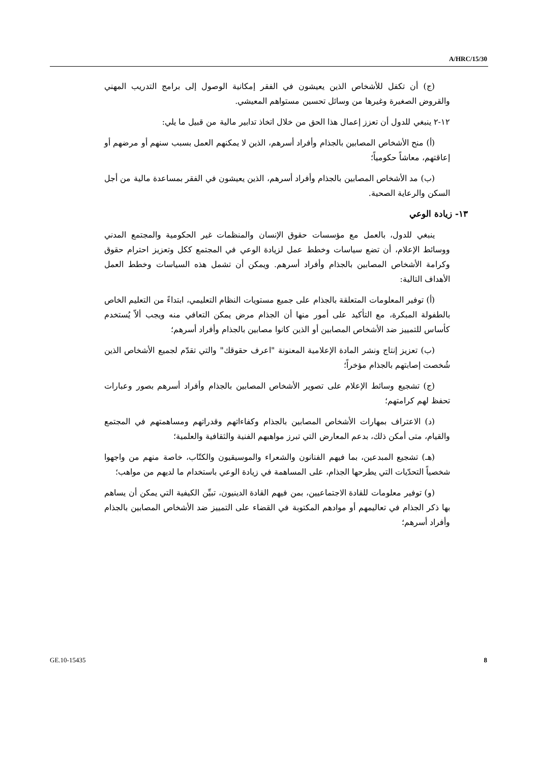A/HRC/15/30
(ج) أن تكفل للأشخاص الذين يعيشون في الفقر إمكانية الوصول إلى برامج التدريب المهني والقروض الصغيرة وغيرها من وسائل تحسين مستواهم المعيشي.
١٢-٢ ينبغي للدول أن تعزز إعمال هذا الحق من خلال اتخاذ تدابير مالية من قبيل ما يلي:
(أ) منح الأشخاص المصابين بالجذام وأفراد أسرهم، الذين لا يمكنهم العمل بسبب سنهم أو مرضهم أو إعاقتهم، معاشاً حكومياً؛
(ب) مد الأشخاص المصابين بالجذام وأفراد أسرهم، الذين يعيشون في الفقر بمساعدة مالية من أجل السكن والرعاية الصحية.
١٣- زيادة الوعي
ينبغي للدول، بالعمل مع مؤسسات حقوق الإنسان والمنظمات غير الحكومية والمجتمع المدني ووسائط الإعلام، أن تضع سياسات وخطط عمل لزيادة الوعي في المجتمع ككل وتعزيز احترام حقوق وكرامة الأشخاص المصابين بالجذام وأفراد أسرهم. ويمكن أن تشمل هذه السياسات وخطط العمل الأهداف التالية:
(أ) توفير المعلومات المتعلقة بالجذام على جميع مستويات النظام التعليمي، ابتداءً من التعليم الخاص بالطفولة المبكرة، مع التأكيد على أمور منها أن الجذام مرض يمكن التعافي منه ويجب ألاّ يُستخدم كأساس للتمييز ضد الأشخاص المصابين أو الذين كانوا مصابين بالجذام وأفراد أسرهم؛
(ب) تعزيز إنتاج ونشر المادة الإعلامية المعنونة "اعرف حقوقك" والتي تقدّم لجميع الأشخاص الذين شُخصت إصابتهم بالجذام مؤخراً؛
(ج) تشجيع وسائط الإعلام على تصوير الأشخاص المصابين بالجذام وأفراد أسرهم بصور وعبارات تحفظ لهم كرامتهم؛
(د) الاعتراف بمهارات الأشخاص المصابين بالجذام وكفاءاتهم وقدراتهم ومساهمتهم في المجتمع والقيام، متى أمكن ذلك، بدعم المعارض التي تبرز مواهبهم الفنية والثقافية والعلمية؛
(هـ) تشجيع المبدعين، بما فيهم الفنانون والشعراء والموسيقيون والكتّاب، خاصة منهم من واجهوا شخصياً التحدّيات التي يطرحها الجذام، على المساهمة في زيادة الوعي باستخدام ما لديهم من مواهب؛
(و) توفير معلومات للقادة الاجتماعيين، بمن فيهم القادة الدينيون، تبيِّن الكيفية التي يمكن أن يساهم بها ذكر الجذام في تعاليمهم أو موادهم المكتوبة في القضاء على التمييز ضد الأشخاص المصابين بالجذام وأفراد أسرهم؛
GE.10-15435 8